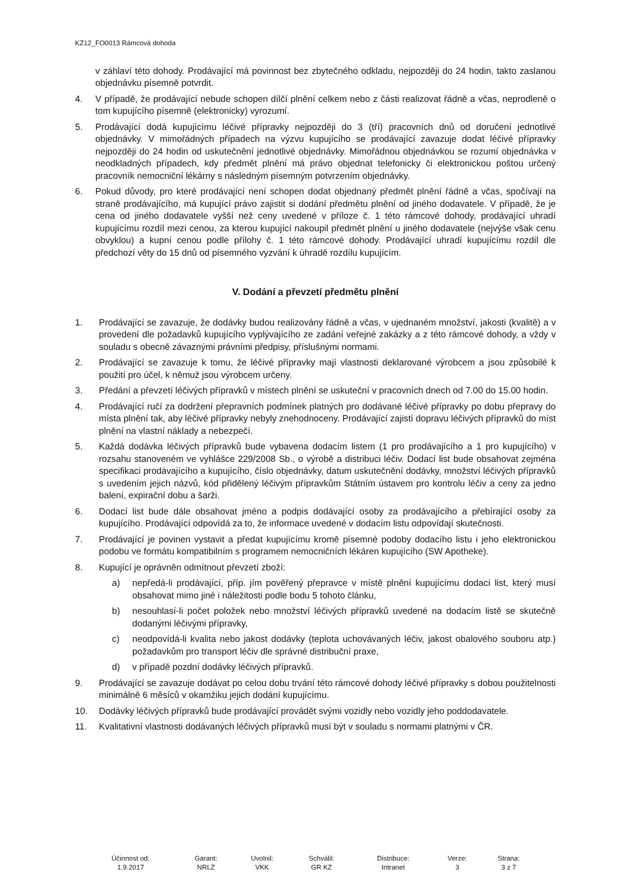KZ12_FO0013 Rámcová dohoda
v záhlaví této dohody. Prodávající má povinnost bez zbytečného odkladu, nejpozději do 24 hodin, takto zaslanou objednávku písemně potvrdit.
4. V případě, že prodávající nebude schopen dílčí plnění celkem nebo z části realizovat řádně a včas, neprodleně o tom kupujícího písemně (elektronicky) vyrozumí.
5. Prodávající dodá kupujícímu léčivé přípravky nejpozději do 3 (tří) pracovních dnů od doručení jednotlivé objednávky. V mimořádných případech na výzvu kupujícího se prodávající zavazuje dodat léčivé přípravky nejpozději do 24 hodin od uskutečnění jednotlivé objednávky. Mimořádnou objednávkou se rozumí objednávka v neodkladných případech, kdy předmět plnění má právo objednat telefonicky či elektronickou poštou určený pracovník nemocniční lékárny s následným písemným potvrzením objednávky.
6. Pokud důvody, pro které prodávající není schopen dodat objednaný předmět plnění řádně a včas, spočívají na straně prodávajícího, má kupující právo zajistit si dodání předmětu plnění od jiného dodavatele. V případě, že je cena od jiného dodavatele vyšší než ceny uvedené v příloze č. 1 této rámcové dohody, prodávající uhradí kupujícímu rozdíl mezi cenou, za kterou kupující nakoupil předmět plnění u jiného dodavatele (nejvýše však cenu obvyklou) a kupní cenou podle přílohy č. 1 této rámcové dohody. Prodávající uhradí kupujícímu rozdíl dle předchozí věty do 15 dnů od písemného vyzvání k úhradě rozdílu kupujícím.
V. Dodání a převzetí předmětu plnění
1. Prodávající se zavazuje, že dodávky budou realizovány řádně a včas, v ujednaném množství, jakosti (kvalitě) a v provedení dle požadavků kupujícího vyplývajícího ze zadání veřejné zakázky a z této rámcové dohody, a vždy v souladu s obecně závaznými právními předpisy, příslušnými normami.
2. Prodávající se zavazuje k tomu, že léčivé přípravky mají vlastnosti deklarované výrobcem a jsou způsobilé k použití pro účel, k němuž jsou výrobcem určeny.
3. Předání a převzetí léčivých přípravků v místech plnění se uskuteční v pracovních dnech od 7.00 do 15.00 hodin.
4. Prodávající ručí za dodržení přepravních podmínek platných pro dodávané léčivé přípravky po dobu přepravy do místa plnění tak, aby léčivé přípravky nebyly znehodnoceny. Prodávající zajistí dopravu léčivých přípravků do míst plnění na vlastní náklady a nebezpečí.
5. Každá dodávka léčivých přípravků bude vybavena dodacím listem (1 pro prodávajícího a 1 pro kupujícího) v rozsahu stanoveném ve vyhlášce 229/2008 Sb., o výrobě a distribuci léčiv. Dodací list bude obsahovat zejména specifikaci prodávajícího a kupujícího, číslo objednávky, datum uskutečnění dodávky, množství léčivých přípravků s uvedením jejich názvů, kód přidělený léčivým přípravkům Státním ústavem pro kontrolu léčiv a ceny za jedno balení, expirační dobu a šarži.
6. Dodací list bude dále obsahovat jméno a podpis dodávající osoby za prodávajícího a přebírající osoby za kupujícího. Prodávající odpovídá za to, že informace uvedené v dodacím listu odpovídají skutečnosti.
7. Prodávající je povinen vystavit a předat kupujícímu kromě písemné podoby dodacího listu i jeho elektronickou podobu ve formátu kompatibilním s programem nemocničních lékáren kupujícího (SW Apotheke).
8. Kupující je oprávněn odmítnout převzetí zboží:
a) nepředá-li prodávající, příp. jím pověřený přepravce v místě plnění kupujícímu dodací list, který musí obsahovat mimo jiné i náležitosti podle bodu 5 tohoto článku,
b) nesouhlasí-li počet položek nebo množství léčivých přípravků uvedené na dodacím listě se skutečně dodanými léčivými přípravky,
c) neodpovídá-li kvalita nebo jakost dodávky (teplota uchovávaných léčiv, jakost obalového souboru atp.) požadavkům pro transport léčiv dle správné distribuční praxe,
d) v případě pozdní dodávky léčivých přípravků.
9. Prodávající se zavazuje dodávat po celou dobu trvání této rámcové dohody léčivé přípravky s dobou použitelnosti minimálně 6 měsíců v okamžiku jejich dodání kupujícímu.
10. Dodávky léčivých přípravků bude prodávající provádět svými vozidly nebo vozidly jeho poddodavatele.
11. Kvalitativní vlastnosti dodávaných léčivých přípravků musí být v souladu s normami platnými v ČR.
| Účinnost od: | Garant: | Uvolnil: | Schválil: | Distribuce: | Verze: | Strana: |
| 1.9.2017 | NRLZ | VKK | GR KZ | Intranet | 3 | 3 z 7 |